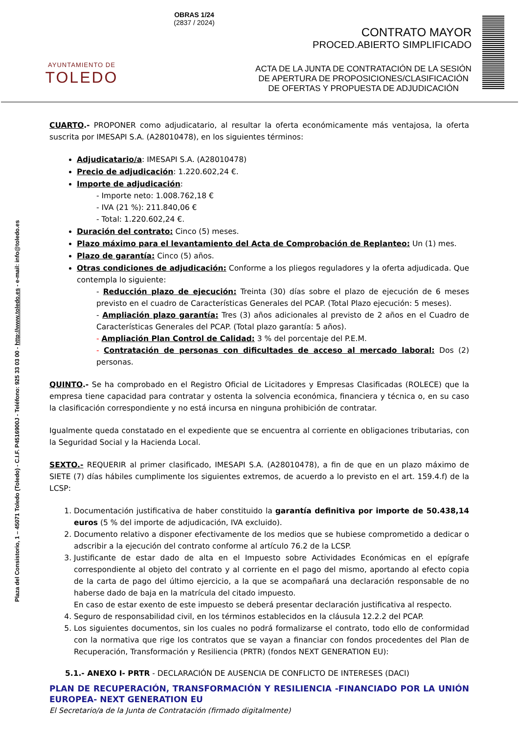AYUNTAMIENTO DE
TOLEDO
OBRAS 1/24
(2837 / 2024)
CONTRATO MAYOR
PROCED.ABIERTO SIMPLIFICADO
ACTA DE LA JUNTA DE CONTRATACIÓN DE LA SESIÓN DE APERTURA DE PROPOSICIONES/CLASIFICACIÓN DE OFERTAS Y PROPUESTA DE ADJUDICACIÓN
Plaza del Consistorio, 1 – 45071 Toledo (Toledo) - C.I.F. P4516900J - Teléfono: 925 33 03 00 - http://www.toledo.es - e-mail: info@toledo.es
CUARTO.- PROPONER como adjudicatario, al resultar la oferta económicamente más ventajosa, la oferta suscrita por IMESAPI S.A. (A28010478), en los siguientes términos:
Adjudicatario/a: IMESAPI S.A. (A28010478)
Precio de adjudicación: 1.220.602,24 €.
Importe de adjudicación:
- Importe neto: 1.008.762,18 €
- IVA (21 %): 211.840,06 €
- Total: 1.220.602,24 €.
Duración del contrato: Cinco (5) meses.
Plazo máximo para el levantamiento del Acta de Comprobación de Replanteo: Un (1) mes.
Plazo de garantía: Cinco (5) años.
Otras condiciones de adjudicación: Conforme a los pliegos reguladores y la oferta adjudicada. Que contempla lo siguiente:
- Reducción plazo de ejecución: Treinta (30) días sobre el plazo de ejecución de 6 meses previsto en el cuadro de Características Generales del PCAP. (Total Plazo ejecución: 5 meses).
- Ampliación plazo garantía: Tres (3) años adicionales al previsto de 2 años en el Cuadro de Características Generales del PCAP. (Total plazo garantía: 5 años).
- Ampliación Plan Control de Calidad: 3 % del porcentaje del P.E.M.
- Contratación de personas con dificultades de acceso al mercado laboral: Dos (2) personas.
QUINTO.- Se ha comprobado en el Registro Oficial de Licitadores y Empresas Clasificadas (ROLECE) que la empresa tiene capacidad para contratar y ostenta la solvencia económica, financiera y técnica o, en su caso la clasificación correspondiente y no está incursa en ninguna prohibición de contratar.
Igualmente queda constatado en el expediente que se encuentra al corriente en obligaciones tributarias, con la Seguridad Social y la Hacienda Local.
SEXTO.- REQUERIR al primer clasificado, IMESAPI S.A. (A28010478), a fin de que en un plazo máximo de SIETE (7) días hábiles cumplimente los siguientes extremos, de acuerdo a lo previsto en el art. 159.4.f) de la LCSP:
1. Documentación justificativa de haber constituido la garantía definitiva por importe de 50.438,14 euros (5 % del importe de adjudicación, IVA excluido).
2. Documento relativo a disponer efectivamente de los medios que se hubiese comprometido a dedicar o adscribir a la ejecución del contrato conforme al artículo 76.2 de la LCSP.
3. Justificante de estar dado de alta en el Impuesto sobre Actividades Económicas en el epígrafe correspondiente al objeto del contrato y al corriente en el pago del mismo, aportando al efecto copia de la carta de pago del último ejercicio, a la que se acompañará una declaración responsable de no haberse dado de baja en la matrícula del citado impuesto.
En caso de estar exento de este impuesto se deberá presentar declaración justificativa al respecto.
4. Seguro de responsabilidad civil, en los términos establecidos en la cláusula 12.2.2 del PCAP.
5. Los siguientes documentos, sin los cuales no podrá formalizarse el contrato, todo ello de conformidad con la normativa que rige los contratos que se vayan a financiar con fondos procedentes del Plan de Recuperación, Transformación y Resiliencia (PRTR) (fondos NEXT GENERATION EU):
5.1.- ANEXO I- PRTR - DECLARACIÓN DE AUSENCIA DE CONFLICTO DE INTERESES (DACI)
PLAN DE RECUPERACIÓN, TRANSFORMACIÓN Y RESILIENCIA -FINANCIADO POR LA UNIÓN EUROPEA- NEXT GENERATION EU
El Secretario/a de la Junta de Contratación (firmado digitalmente)